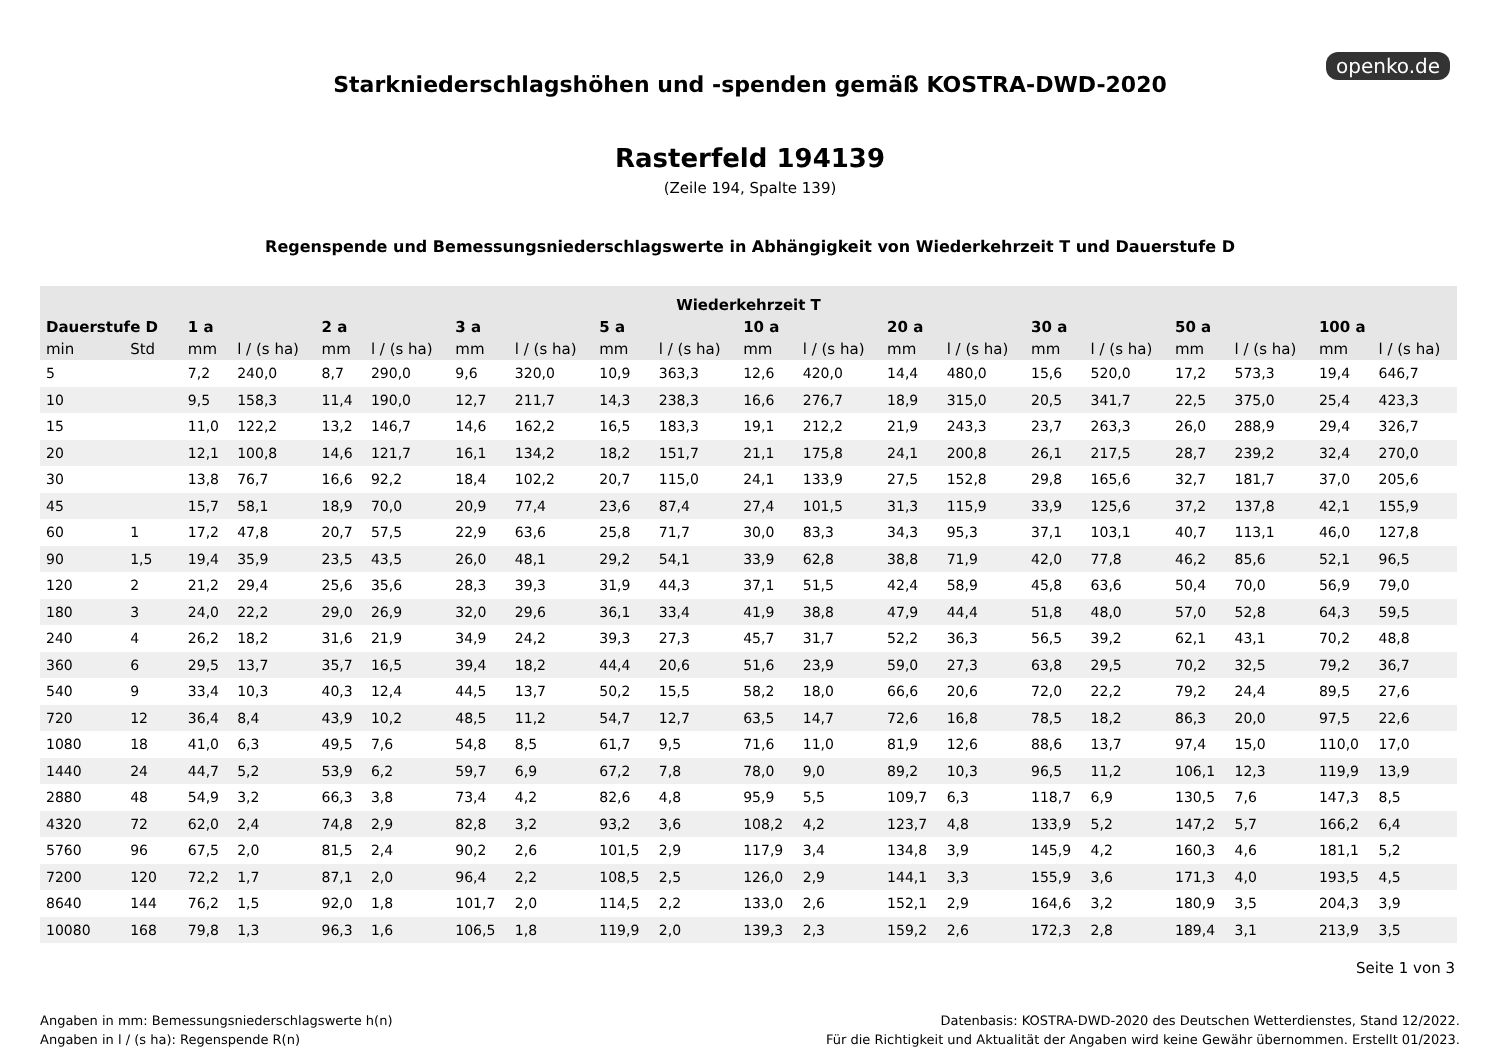openko.de
Starkniederschlagshöhen und -spenden gemäß KOSTRA-DWD-2020
Rasterfeld 194139
(Zeile 194, Spalte 139)
Regenspende und Bemessungsniederschlagswerte in Abhängigkeit von Wiederkehrzeit T und Dauerstufe D
| Wiederkehrzeit T | | | | | | | | | | | | | | | | | | | |
| --- | --- | --- | --- | --- | --- | --- | --- | --- | --- | --- | --- | --- | --- | --- | --- | --- | --- | --- | --- |
| Dauerstufe D | | 1 a | | 2 a | | 3 a | | 5 a | | 10 a | | 20 a | | 30 a | | 50 a | | 100 a | |
| min | Std | mm | l / (s ha) | mm | l / (s ha) | mm | l / (s ha) | mm | l / (s ha) | mm | l / (s ha) | mm | l / (s ha) | mm | l / (s ha) | mm | l / (s ha) | mm | l / (s ha) |
| 5 | | 7,2 | 240,0 | 8,7 | 290,0 | 9,6 | 320,0 | 10,9 | 363,3 | 12,6 | 420,0 | 14,4 | 480,0 | 15,6 | 520,0 | 17,2 | 573,3 | 19,4 | 646,7 |
| 10 | | 9,5 | 158,3 | 11,4 | 190,0 | 12,7 | 211,7 | 14,3 | 238,3 | 16,6 | 276,7 | 18,9 | 315,0 | 20,5 | 341,7 | 22,5 | 375,0 | 25,4 | 423,3 |
| 15 | | 11,0 | 122,2 | 13,2 | 146,7 | 14,6 | 162,2 | 16,5 | 183,3 | 19,1 | 212,2 | 21,9 | 243,3 | 23,7 | 263,3 | 26,0 | 288,9 | 29,4 | 326,7 |
| 20 | | 12,1 | 100,8 | 14,6 | 121,7 | 16,1 | 134,2 | 18,2 | 151,7 | 21,1 | 175,8 | 24,1 | 200,8 | 26,1 | 217,5 | 28,7 | 239,2 | 32,4 | 270,0 |
| 30 | | 13,8 | 76,7 | 16,6 | 92,2 | 18,4 | 102,2 | 20,7 | 115,0 | 24,1 | 133,9 | 27,5 | 152,8 | 29,8 | 165,6 | 32,7 | 181,7 | 37,0 | 205,6 |
| 45 | | 15,7 | 58,1 | 18,9 | 70,0 | 20,9 | 77,4 | 23,6 | 87,4 | 27,4 | 101,5 | 31,3 | 115,9 | 33,9 | 125,6 | 37,2 | 137,8 | 42,1 | 155,9 |
| 60 | 1 | 17,2 | 47,8 | 20,7 | 57,5 | 22,9 | 63,6 | 25,8 | 71,7 | 30,0 | 83,3 | 34,3 | 95,3 | 37,1 | 103,1 | 40,7 | 113,1 | 46,0 | 127,8 |
| 90 | 1,5 | 19,4 | 35,9 | 23,5 | 43,5 | 26,0 | 48,1 | 29,2 | 54,1 | 33,9 | 62,8 | 38,8 | 71,9 | 42,0 | 77,8 | 46,2 | 85,6 | 52,1 | 96,5 |
| 120 | 2 | 21,2 | 29,4 | 25,6 | 35,6 | 28,3 | 39,3 | 31,9 | 44,3 | 37,1 | 51,5 | 42,4 | 58,9 | 45,8 | 63,6 | 50,4 | 70,0 | 56,9 | 79,0 |
| 180 | 3 | 24,0 | 22,2 | 29,0 | 26,9 | 32,0 | 29,6 | 36,1 | 33,4 | 41,9 | 38,8 | 47,9 | 44,4 | 51,8 | 48,0 | 57,0 | 52,8 | 64,3 | 59,5 |
| 240 | 4 | 26,2 | 18,2 | 31,6 | 21,9 | 34,9 | 24,2 | 39,3 | 27,3 | 45,7 | 31,7 | 52,2 | 36,3 | 56,5 | 39,2 | 62,1 | 43,1 | 70,2 | 48,8 |
| 360 | 6 | 29,5 | 13,7 | 35,7 | 16,5 | 39,4 | 18,2 | 44,4 | 20,6 | 51,6 | 23,9 | 59,0 | 27,3 | 63,8 | 29,5 | 70,2 | 32,5 | 79,2 | 36,7 |
| 540 | 9 | 33,4 | 10,3 | 40,3 | 12,4 | 44,5 | 13,7 | 50,2 | 15,5 | 58,2 | 18,0 | 66,6 | 20,6 | 72,0 | 22,2 | 79,2 | 24,4 | 89,5 | 27,6 |
| 720 | 12 | 36,4 | 8,4 | 43,9 | 10,2 | 48,5 | 11,2 | 54,7 | 12,7 | 63,5 | 14,7 | 72,6 | 16,8 | 78,5 | 18,2 | 86,3 | 20,0 | 97,5 | 22,6 |
| 1080 | 18 | 41,0 | 6,3 | 49,5 | 7,6 | 54,8 | 8,5 | 61,7 | 9,5 | 71,6 | 11,0 | 81,9 | 12,6 | 88,6 | 13,7 | 97,4 | 15,0 | 110,0 | 17,0 |
| 1440 | 24 | 44,7 | 5,2 | 53,9 | 6,2 | 59,7 | 6,9 | 67,2 | 7,8 | 78,0 | 9,0 | 89,2 | 10,3 | 96,5 | 11,2 | 106,1 | 12,3 | 119,9 | 13,9 |
| 2880 | 48 | 54,9 | 3,2 | 66,3 | 3,8 | 73,4 | 4,2 | 82,6 | 4,8 | 95,9 | 5,5 | 109,7 | 6,3 | 118,7 | 6,9 | 130,5 | 7,6 | 147,3 | 8,5 |
| 4320 | 72 | 62,0 | 2,4 | 74,8 | 2,9 | 82,8 | 3,2 | 93,2 | 3,6 | 108,2 | 4,2 | 123,7 | 4,8 | 133,9 | 5,2 | 147,2 | 5,7 | 166,2 | 6,4 |
| 5760 | 96 | 67,5 | 2,0 | 81,5 | 2,4 | 90,2 | 2,6 | 101,5 | 2,9 | 117,9 | 3,4 | 134,8 | 3,9 | 145,9 | 4,2 | 160,3 | 4,6 | 181,1 | 5,2 |
| 7200 | 120 | 72,2 | 1,7 | 87,1 | 2,0 | 96,4 | 2,2 | 108,5 | 2,5 | 126,0 | 2,9 | 144,1 | 3,3 | 155,9 | 3,6 | 171,3 | 4,0 | 193,5 | 4,5 |
| 8640 | 144 | 76,2 | 1,5 | 92,0 | 1,8 | 101,7 | 2,0 | 114,5 | 2,2 | 133,0 | 2,6 | 152,1 | 2,9 | 164,6 | 3,2 | 180,9 | 3,5 | 204,3 | 3,9 |
| 10080 | 168 | 79,8 | 1,3 | 96,3 | 1,6 | 106,5 | 1,8 | 119,9 | 2,0 | 139,3 | 2,3 | 159,2 | 2,6 | 172,3 | 2,8 | 189,4 | 3,1 | 213,9 | 3,5 |
Seite 1 von 3
Angaben in mm: Bemessungsniederschlagswerte h(n)
Angaben in l / (s ha): Regenspende R(n)
Datenbasis: KOSTRA-DWD-2020 des Deutschen Wetterdienstes, Stand 12/2022.
Für die Richtigkeit und Aktualität der Angaben wird keine Gewähr übernommen. Erstellt 01/2023.